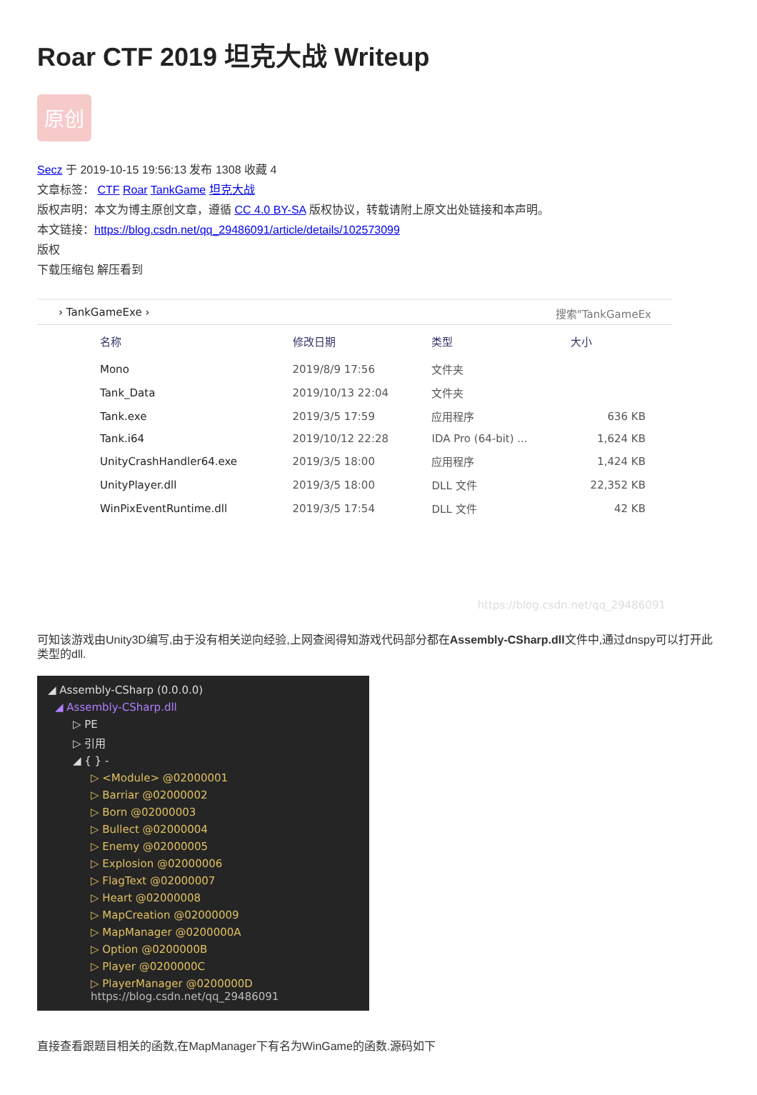Roar CTF 2019 坦克大战 Writeup
原创
Secz 于 2019-10-15 19:56:13 发布 1308 收藏 4
文章标签： CTF Roar TankGame 坦克大战
版权声明：本文为博主原创文章，遵循 CC 4.0 BY-SA 版权协议，转载请附上原文出处链接和本声明。
本文链接：https://blog.csdn.net/qq_29486091/article/details/102573099
版权
下载压缩包 解压看到
› TankGameExe › 搜索"TankGameEx
| 名称 | 修改日期 | 类型 | 大小 |
| --- | --- | --- | --- |
| Mono | 2019/8/9 17:56 | 文件夹 | |
| Tank_Data | 2019/10/13 22:04 | 文件夹 | |
| Tank.exe | 2019/3/5 17:59 | 应用程序 | 636 KB |
| Tank.i64 | 2019/10/12 22:28 | IDA Pro (64-bit) ... | 1,624 KB |
| UnityCrashHandler64.exe | 2019/3/5 18:00 | 应用程序 | 1,424 KB |
| UnityPlayer.dll | 2019/3/5 18:00 | DLL 文件 | 22,352 KB |
| WinPixEventRuntime.dll | 2019/3/5 17:54 | DLL 文件 | 42 KB |
https://blog.csdn.net/qq_29486091
可知该游戏由Unity3D编写,由于没有相关逆向经验,上网查阅得知游戏代码部分都在Assembly-CSharp.dll文件中,通过dnspy可以打开此类型的dll.
◢ Assembly-CSharp (0.0.0.0)
◢ Assembly-CSharp.dll
▷ PE
▷ 引用
◢ { } -
▷ <Module> @02000001
▷ Barriar @02000002
▷ Born @02000003
▷ Bullect @02000004
▷ Enemy @02000005
▷ Explosion @02000006
▷ FlagText @02000007
▷ Heart @02000008
▷ MapCreation @02000009
▷ MapManager @0200000A
▷ Option @0200000B
▷ Player @0200000C
▷ PlayerManager @0200000D https://blog.csdn.net/qq_29486091
直接查看跟题目相关的函数,在MapManager下有名为WinGame的函数.源码如下